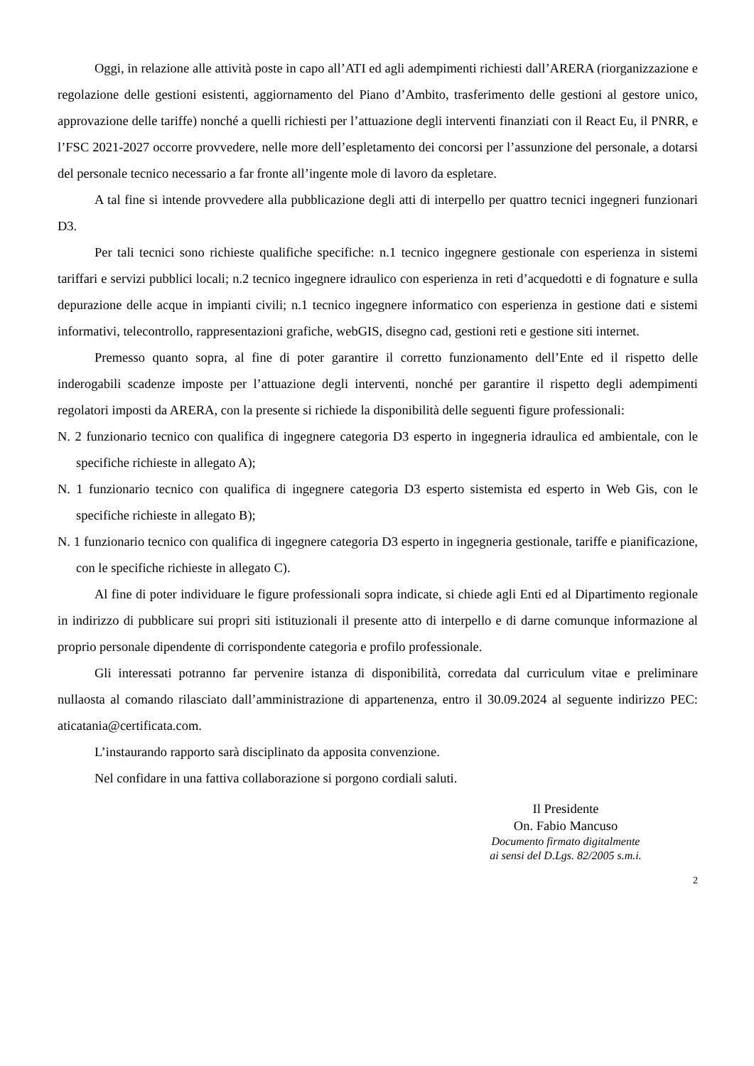Oggi, in relazione alle attività poste in capo all’ATI ed agli adempimenti richiesti dall’ARERA (riorganizzazione e regolazione delle gestioni esistenti, aggiornamento del Piano d’Ambito, trasferimento delle gestioni al gestore unico, approvazione delle tariffe) nonché a quelli richiesti per l’attuazione degli interventi finanziati con il React Eu, il PNRR, e l’FSC 2021-2027 occorre provvedere, nelle more dell’espletamento dei concorsi per l’assunzione del personale, a dotarsi del personale tecnico necessario a far fronte all’ingente mole di lavoro da espletare.
A tal fine si intende provvedere alla pubblicazione degli atti di interpello per quattro tecnici ingegneri funzionari D3.
Per tali tecnici sono richieste qualifiche specifiche: n.1 tecnico ingegnere gestionale con esperienza in sistemi tariffari e servizi pubblici locali; n.2 tecnico ingegnere idraulico con esperienza in reti d’acquedotti e di fognature e sulla depurazione delle acque in impianti civili; n.1 tecnico ingegnere informatico con esperienza in gestione dati e sistemi informativi, telecontrollo, rappresentazioni grafiche, webGIS, disegno cad, gestioni reti e gestione siti internet.
Premesso quanto sopra, al fine di poter garantire il corretto funzionamento dell’Ente ed il rispetto delle inderogabili scadenze imposte per l’attuazione degli interventi, nonché per garantire il rispetto degli adempimenti regolatori imposti da ARERA, con la presente si richiede la disponibilità delle seguenti figure professionali:
N. 2 funzionario tecnico con qualifica di ingegnere categoria D3 esperto in ingegneria idraulica ed ambientale, con le specifiche richieste in allegato A);
N. 1 funzionario tecnico con qualifica di ingegnere categoria D3 esperto sistemista ed esperto in Web Gis, con le specifiche richieste in allegato B);
N. 1 funzionario tecnico con qualifica di ingegnere categoria D3 esperto in ingegneria gestionale, tariffe e pianificazione, con le specifiche richieste in allegato C).
Al fine di poter individuare le figure professionali sopra indicate, si chiede agli Enti ed al Dipartimento regionale in indirizzo di pubblicare sui propri siti istituzionali il presente atto di interpello e di darne comunque informazione al proprio personale dipendente di corrispondente categoria e profilo professionale.
Gli interessati potranno far pervenire istanza di disponibilità, corredata dal curriculum vitae e preliminare nullaosta al comando rilasciato dall’amministrazione di appartenenza, entro il 30.09.2024 al seguente indirizzo PEC: aticatania@certificata.com.
L’instaurando rapporto sarà disciplinato da apposita convenzione.
Nel confidare in una fattiva collaborazione si porgono cordiali saluti.
Il Presidente
On. Fabio Mancuso
Documento firmato digitalmente
ai sensi del D.Lgs. 82/2005 s.m.i.
2